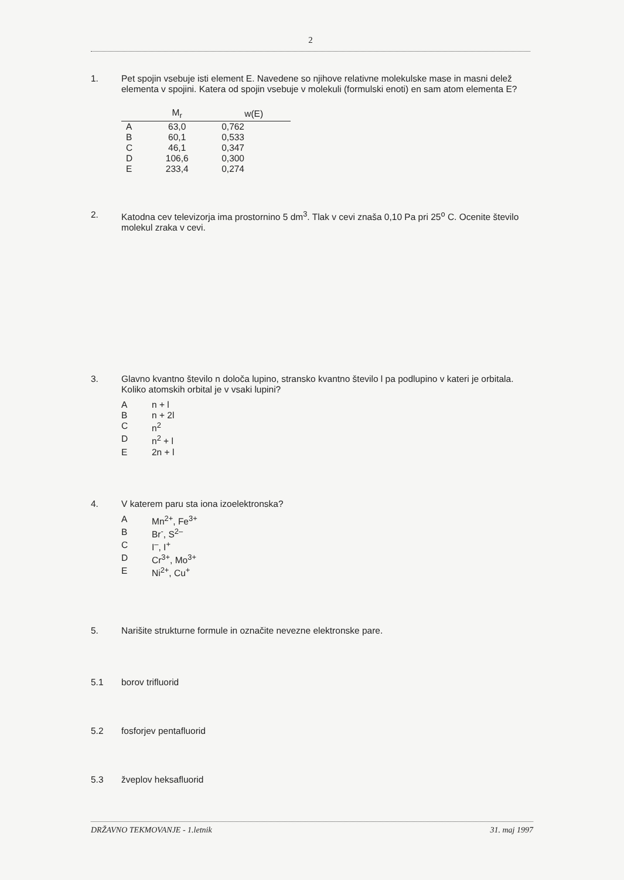2
1. Pet spojin vsebuje isti element E. Navedene so njihove relativne molekulske mase in masni delež elementa v spojini. Katera od spojin vsebuje v molekuli (formulski enoti) en sam atom elementa E?
| | M<sub>r</sub> | w(E) |
| --- | --- | --- |
| A | 63,0 | 0,762 |
| B | 60,1 | 0,533 |
| C | 46,1 | 0,347 |
| D | 106,6 | 0,300 |
| E | 233,4 | 0,274 |
2. Katodna cev televizorja ima prostornino 5 dm<sup>3</sup>. Tlak v cevi znaša 0,10 Pa pri 25<sup>o</sup> C. Ocenite število molekul zraka v cevi.
3. Glavno kvantno število n določa lupino, stransko kvantno število l pa podlupino v kateri je orbitala. Koliko atomskih orbital je v vsaki lupini?
An + l
Bn + 2l
Cn<sup>2</sup>
Dn<sup>2</sup> + l
E 2n + l
4. V katerem paru sta iona izoelektronska?
A Mn<sup>2+</sup>, Fe<sup>3+</sup>
B Br<sup>-</sup>, S<sup>2–</sup>
C I<sup>–</sup>, I<sup>+</sup>
D Cr<sup>3+</sup>, Mo<sup>3+</sup>
E Ni<sup>2+</sup>, Cu<sup>+</sup>
5. Narišite strukturne formule in označite nevezne elektronske pare.
5.1 borov trifluorid
5.2 fosforjev pentafluorid
5.3 žveplov heksafluorid
DRŽAVNO TEKMOVANJE - 1.letnik 31. maj 1997